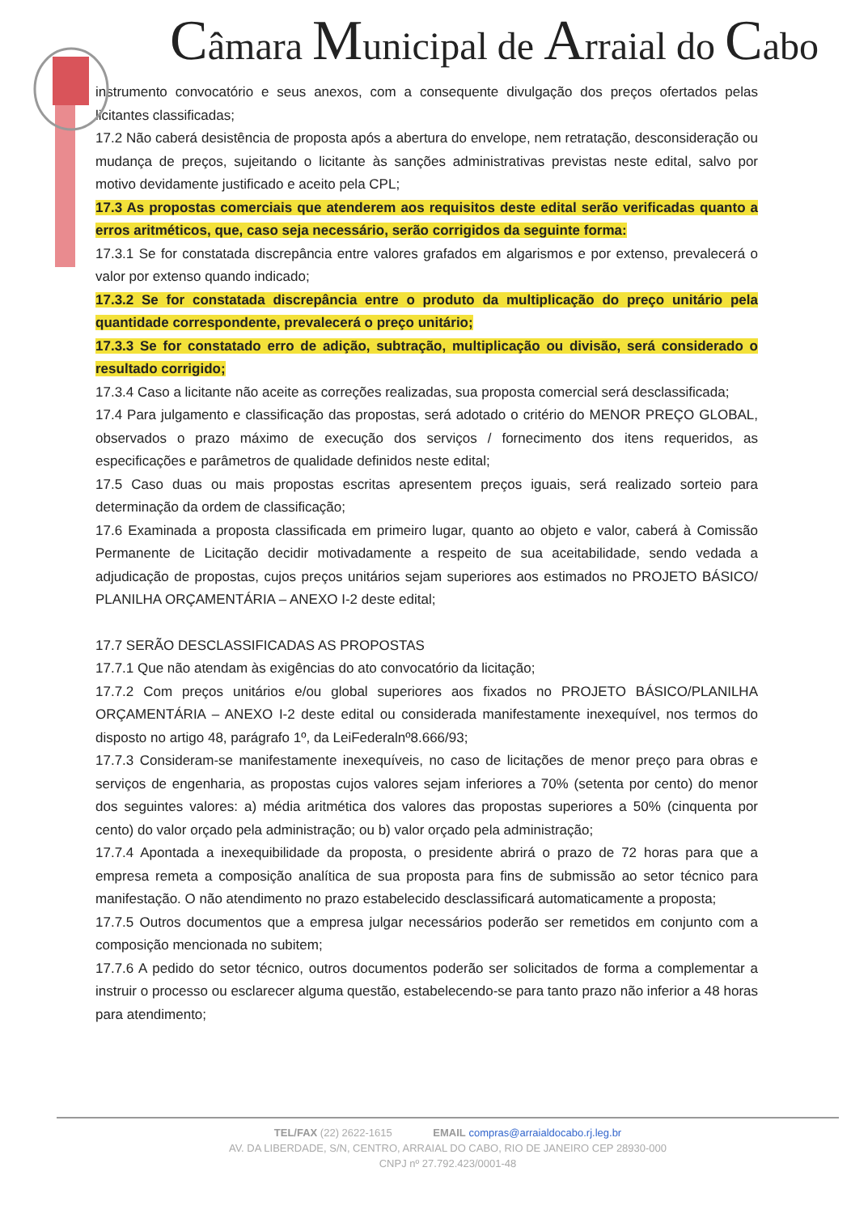Câmara Municipal de Arraial do Cabo
instrumento convocatório e seus anexos, com a consequente divulgação dos preços ofertados pelas licitantes classificadas;
17.2 Não caberá desistência de proposta após a abertura do envelope, nem retratação, desconsideração ou mudança de preços, sujeitando o licitante às sanções administrativas previstas neste edital, salvo por motivo devidamente justificado e aceito pela CPL;
17.3 As propostas comerciais que atenderem aos requisitos deste edital serão verificadas quanto a erros aritméticos, que, caso seja necessário, serão corrigidos da seguinte forma:
17.3.1 Se for constatada discrepância entre valores grafados em algarismos e por extenso, prevalecerá o valor por extenso quando indicado;
17.3.2 Se for constatada discrepância entre o produto da multiplicação do preço unitário pela quantidade correspondente, prevalecerá o preço unitário;
17.3.3 Se for constatado erro de adição, subtração, multiplicação ou divisão, será considerado o resultado corrigido;
17.3.4 Caso a licitante não aceite as correções realizadas, sua proposta comercial será desclassificada;
17.4 Para julgamento e classificação das propostas, será adotado o critério do MENOR PREÇO GLOBAL, observados o prazo máximo de execução dos serviços / fornecimento dos itens requeridos, as especificações e parâmetros de qualidade definidos neste edital;
17.5 Caso duas ou mais propostas escritas apresentem preços iguais, será realizado sorteio para determinação da ordem de classificação;
17.6 Examinada a proposta classificada em primeiro lugar, quanto ao objeto e valor, caberá à Comissão Permanente de Licitação decidir motivadamente a respeito de sua aceitabilidade, sendo vedada a adjudicação de propostas, cujos preços unitários sejam superiores aos estimados no PROJETO BÁSICO/ PLANILHA ORÇAMENTÁRIA – ANEXO I-2 deste edital;
17.7 SERÃO DESCLASSIFICADAS AS PROPOSTAS
17.7.1 Que não atendam às exigências do ato convocatório da licitação;
17.7.2 Com preços unitários e/ou global superiores aos fixados no PROJETO BÁSICO/PLANILHA ORÇAMENTÁRIA – ANEXO I-2 deste edital ou considerada manifestamente inexequível, nos termos do disposto no artigo 48, parágrafo 1º, da LeiFederalnº8.666/93;
17.7.3 Consideram-se manifestamente inexequíveis, no caso de licitações de menor preço para obras e serviços de engenharia, as propostas cujos valores sejam inferiores a 70% (setenta por cento) do menor dos seguintes valores: a) média aritmética dos valores das propostas superiores a 50% (cinquenta por cento) do valor orçado pela administração; ou b) valor orçado pela administração;
17.7.4 Apontada a inexequibilidade da proposta, o presidente abrirá o prazo de 72 horas para que a empresa remeta a composição analítica de sua proposta para fins de submissão ao setor técnico para manifestação. O não atendimento no prazo estabelecido desclassificará automaticamente a proposta;
17.7.5 Outros documentos que a empresa julgar necessários poderão ser remetidos em conjunto com a composição mencionada no subitem;
17.7.6 A pedido do setor técnico, outros documentos poderão ser solicitados de forma a complementar a instruir o processo ou esclarecer alguma questão, estabelecendo-se para tanto prazo não inferior a 48 horas para atendimento;
TEL/FAX (22) 2622-1615 EMAIL compras@arraialdocabo.rj.leg.br
AV. DA LIBERDADE, S/N, CENTRO, ARRAIAL DO CABO, RIO DE JANEIRO CEP 28930-000
CNPJ nº 27.792.423/0001-48